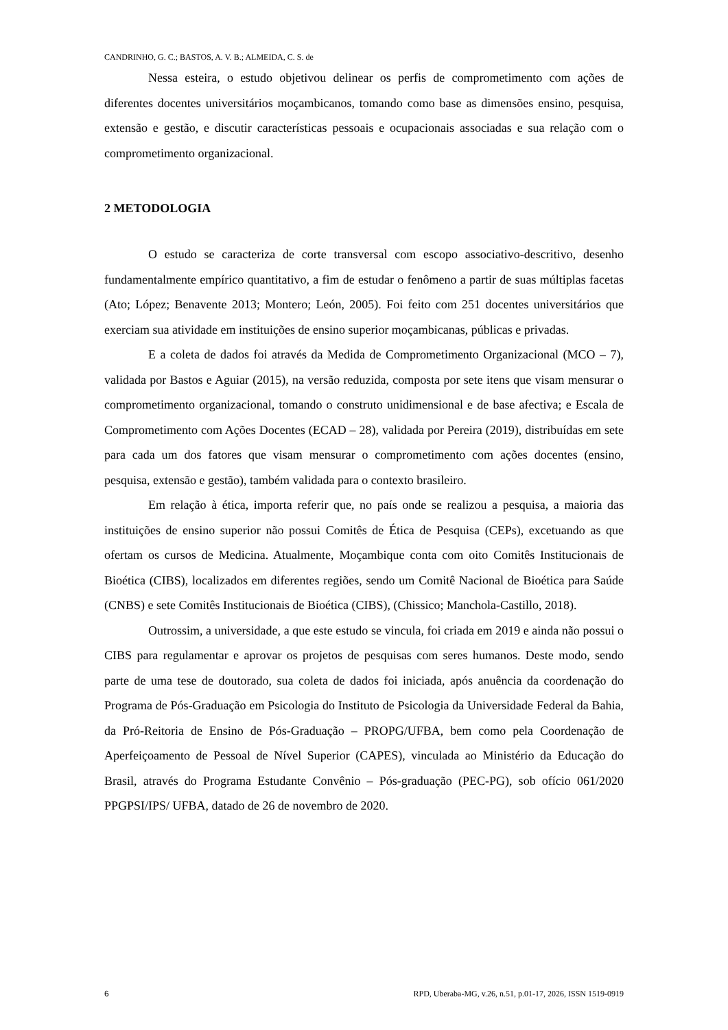CANDRINHO, G. C.; BASTOS, A. V. B.; ALMEIDA, C. S. de
Nessa esteira, o estudo objetivou delinear os perfis de comprometimento com ações de diferentes docentes universitários moçambicanos, tomando como base as dimensões ensino, pesquisa, extensão e gestão, e discutir características pessoais e ocupacionais associadas e sua relação com o comprometimento organizacional.
2 METODOLOGIA
O estudo se caracteriza de corte transversal com escopo associativo-descritivo, desenho fundamentalmente empírico quantitativo, a fim de estudar o fenômeno a partir de suas múltiplas facetas (Ato; López; Benavente 2013; Montero; León, 2005). Foi feito com 251 docentes universitários que exerciam sua atividade em instituições de ensino superior moçambicanas, públicas e privadas.
E a coleta de dados foi através da Medida de Comprometimento Organizacional (MCO – 7), validada por Bastos e Aguiar (2015), na versão reduzida, composta por sete itens que visam mensurar o comprometimento organizacional, tomando o construto unidimensional e de base afectiva; e Escala de Comprometimento com Ações Docentes (ECAD – 28), validada por Pereira (2019), distribuídas em sete para cada um dos fatores que visam mensurar o comprometimento com ações docentes (ensino, pesquisa, extensão e gestão), também validada para o contexto brasileiro.
Em relação à ética, importa referir que, no país onde se realizou a pesquisa, a maioria das instituições de ensino superior não possui Comitês de Ética de Pesquisa (CEPs), excetuando as que ofertam os cursos de Medicina. Atualmente, Moçambique conta com oito Comitês Institucionais de Bioética (CIBS), localizados em diferentes regiões, sendo um Comitê Nacional de Bioética para Saúde (CNBS) e sete Comitês Institucionais de Bioética (CIBS), (Chissico; Manchola-Castillo, 2018).
Outrossim, a universidade, a que este estudo se vincula, foi criada em 2019 e ainda não possui o CIBS para regulamentar e aprovar os projetos de pesquisas com seres humanos. Deste modo, sendo parte de uma tese de doutorado, sua coleta de dados foi iniciada, após anuência da coordenação do Programa de Pós-Graduação em Psicologia do Instituto de Psicologia da Universidade Federal da Bahia, da Pró-Reitoria de Ensino de Pós-Graduação – PROPG/UFBA, bem como pela Coordenação de Aperfeiçoamento de Pessoal de Nível Superior (CAPES), vinculada ao Ministério da Educação do Brasil, através do Programa Estudante Convênio – Pós-graduação (PEC-PG), sob ofício 061/2020 PPGPSI/IPS/ UFBA, datado de 26 de novembro de 2020.
6 RPD, Uberaba-MG, v.26, n.51, p.01-17, 2026, ISSN 1519-0919